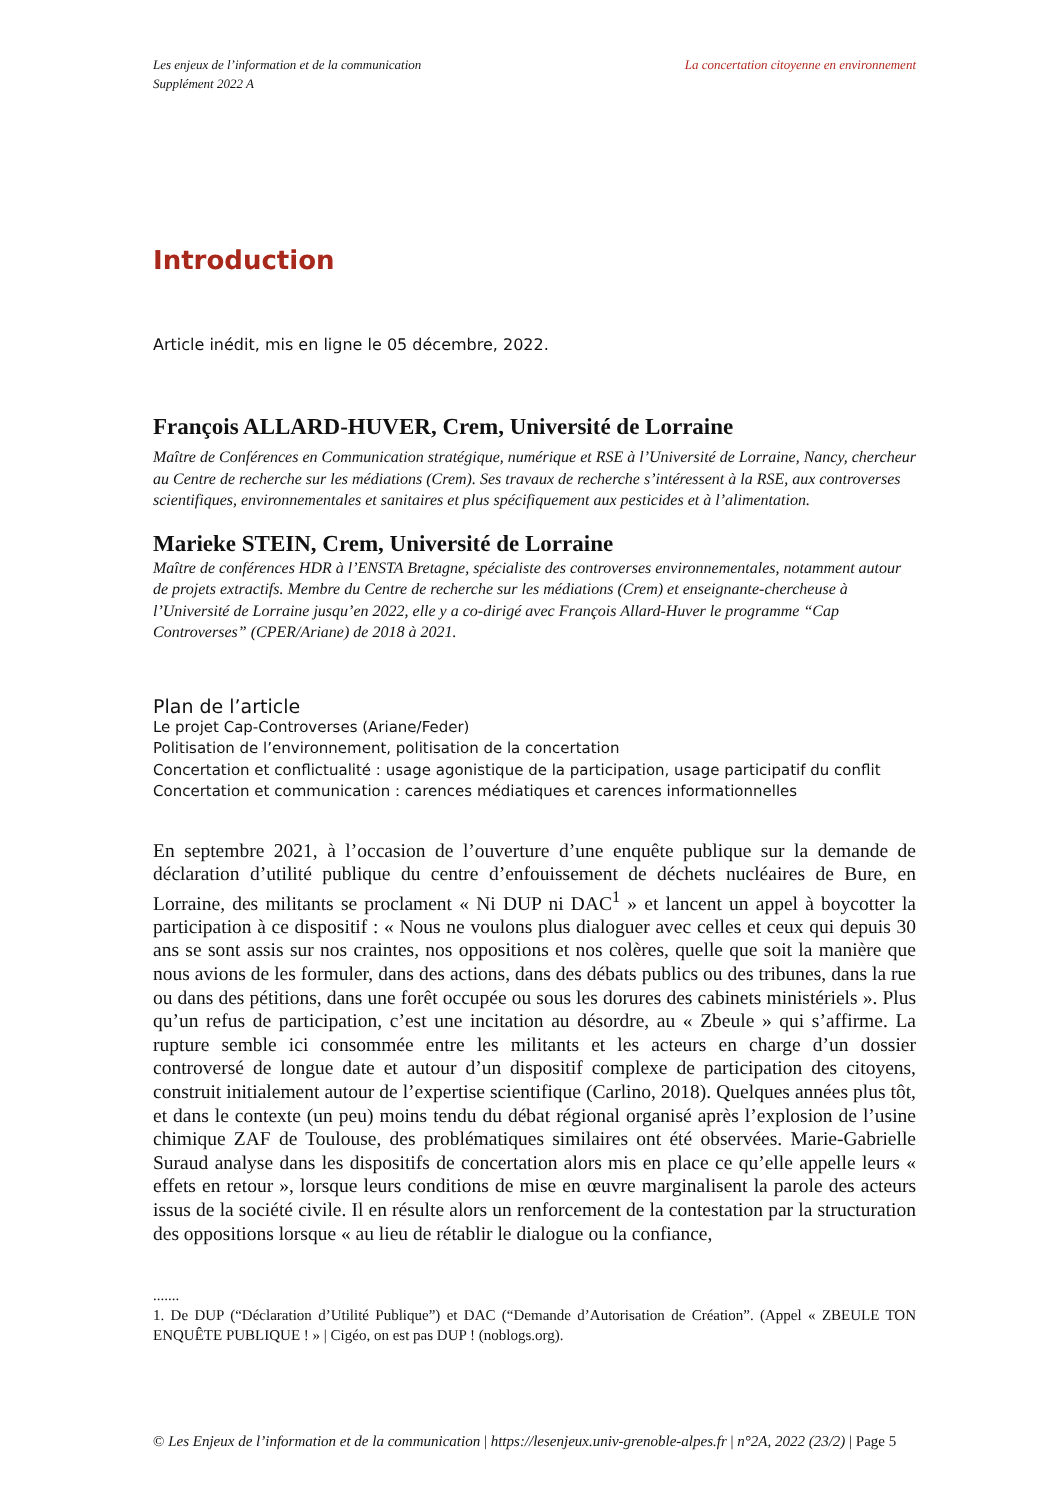Les enjeux de l’information et de la communication
Supplément 2022 A
La concertation citoyenne en environnement
Introduction
Article inédit, mis en ligne le 05 décembre, 2022.
François ALLARD-HUVER, Crem, Université de Lorraine
Maître de Conférences en Communication stratégique, numérique et RSE à l’Université de Lorraine, Nancy, chercheur au Centre de recherche sur les médiations (Crem). Ses travaux de recherche s’intéressent à la RSE, aux controverses scientifiques, environnementales et sanitaires et plus spécifiquement aux pesticides et à l’alimentation.
Marieke STEIN, Crem, Université de Lorraine
Maître de conférences HDR à l’ENSTA Bretagne, spécialiste des controverses environnementales, notamment autour de projets extractifs. Membre du Centre de recherche sur les médiations (Crem) et enseignante-chercheuse à l’Université de Lorraine jusqu’en 2022, elle y a co-dirigé avec François Allard-Huver le programme “Cap Controverses” (CPER/Ariane) de 2018 à 2021.
Plan de l’article
Le projet Cap-Controverses (Ariane/Feder)
Politisation de l’environnement, politisation de la concertation
Concertation et conflictualité : usage agonistique de la participation, usage participatif du conflit
Concertation et communication : carences médiatiques et carences informationnelles
En septembre 2021, à l’occasion de l’ouverture d’une enquête publique sur la demande de déclaration d’utilité publique du centre d’enfouissement de déchets nucléaires de Bure, en Lorraine, des militants se proclament « Ni DUP ni DAC<sup>1</sup> » et lancent un appel à boycotter la participation à ce dispositif : « Nous ne voulons plus dialoguer avec celles et ceux qui depuis 30 ans se sont assis sur nos craintes, nos oppositions et nos colères, quelle que soit la manière que nous avions de les formuler, dans des actions, dans des débats publics ou des tribunes, dans la rue ou dans des pétitions, dans une forêt occupée ou sous les dorures des cabinets ministériels ». Plus qu’un refus de participation, c’est une incitation au désordre, au « Zbeule » qui s’affirme. La rupture semble ici consommée entre les militants et les acteurs en charge d’un dossier controversé de longue date et autour d’un dispositif complexe de participation des citoyens, construit initialement autour de l’expertise scientifique (Carlino, 2018). Quelques années plus tôt, et dans le contexte (un peu) moins tendu du débat régional organisé après l’explosion de l’usine chimique ZAF de Toulouse, des problématiques similaires ont été observées. Marie-Gabrielle Suraud analyse dans les dispositifs de concertation alors mis en place ce qu’elle appelle leurs « effets en retour », lorsque leurs conditions de mise en œuvre marginalisent la parole des acteurs issus de la société civile. Il en résulte alors un renforcement de la contestation par la structuration des oppositions lorsque « au lieu de rétablir le dialogue ou la confiance,
.......
1. De DUP (“Déclaration d’Utilité Publique”) et DAC (“Demande d’Autorisation de Création”. (Appel « ZBEULE TON ENQUÊTE PUBLIQUE ! » | Cigéo, on est pas DUP ! (noblogs.org).
© Les Enjeux de l’information et de la communication | https://lesenjeux.univ-grenoble-alpes.fr | n°2A, 2022 (23/2) | Page 5